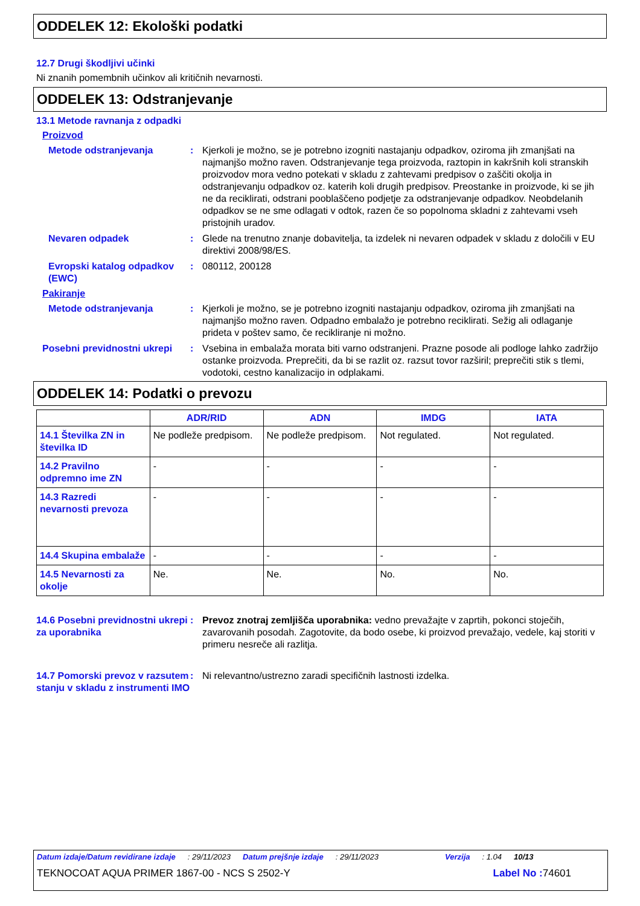ODDELEK 12: Ekološki podatki
12.7 Drugi škodljivi učinki
Ni znanih pomembnih učinkov ali kritičnih nevarnosti.
ODDELEK 13: Odstranjevanje
13.1 Metode ravnanja z odpadki
Proizvod
Metode odstranjevanja : Kjerkoli je možno, se je potrebno izogniti nastajanju odpadkov, oziroma jih zmanjšati na najmanjšo možno raven. Odstranjevanje tega proizvoda, raztopin in kakršnih koli stranskih proizvodov mora vedno potekati v skladu z zahtevami predpisov o zaščiti okolja in odstranjevanju odpadkov oz. katerih koli drugih predpisov. Preostanke in proizvode, ki se jih ne da reciklirati, odstrani pooblaščeno podjetje za odstranjevanje odpadkov. Neobdelanih odpadkov se ne sme odlagati v odtok, razen če so popolnoma skladni z zahtevami vseh pristojnih uradov.
Nevaren odpadek : Glede na trenutno znanje dobavitelja, ta izdelek ni nevaren odpadek v skladu z določili v EU direktivi 2008/98/ES.
Evropski katalog odpadkov (EWC)
: 080112, 200128
Pakiranje
Metode odstranjevanja : Kjerkoli je možno, se je potrebno izogniti nastajanju odpadkov, oziroma jih zmanjšati na najmanjšo možno raven. Odpadno embalažo je potrebno reciklirati. Sežig ali odlaganje prideta v poštev samo, če recikliranje ni možno.
Posebni previdnostni ukrepi
: Vsebina in embalaža morata biti varno odstranjeni. Prazne posode ali podloge lahko zadržijo ostanke proizvoda. Preprečiti, da bi se razlit oz. razsut tovor razširil; preprečiti stik s tlemi, vodotoki, cestno kanalizacijo in odplakami.
ODDELEK 14: Podatki o prevozu
| | ADR/RID | ADN | IMDG | IATA |
| --- | --- | --- | --- | --- |
| 14.1 Številka ZN in številka ID | Ne podleže predpisom. | Ne podleže predpisom. | Not regulated. | Not regulated. |
| 14.2 Pravilno odpremno ime ZN | - | - | - | - |
| 14.3 Razredi nevarnosti prevoza | - | - | - | - |
| 14.4 Skupina embalaže | - | - | - | - |
| 14.5 Nevarnosti za okolje | Ne. | Ne. | No. | No. |
14.6 Posebni previdnostni ukrepi za uporabnika
: Prevoz znotraj zemljišča uporabnika: vedno prevažajte v zaprtih, pokonci stoječih, zavarovanih posodah. Zagotovite, da bodo osebe, ki proizvod prevažajo, vedele, kaj storiti v primeru nesreče ali razlitja.
14.7 Pomorski prevoz v razsutem stanju v skladu z instrumenti IMO
: Ni relevantno/ustrezno zaradi specifičnih lastnosti izdelka.
Datum izdaje/Datum revidirane izdaje: 29/11/2023 Datum prejšnje izdaje: 29/11/2023 Verzija: 1.04 10/13
TEKNOCOAT AQUA PRIMER 1867-00 - NCS S 2502-Y Label No : 74601